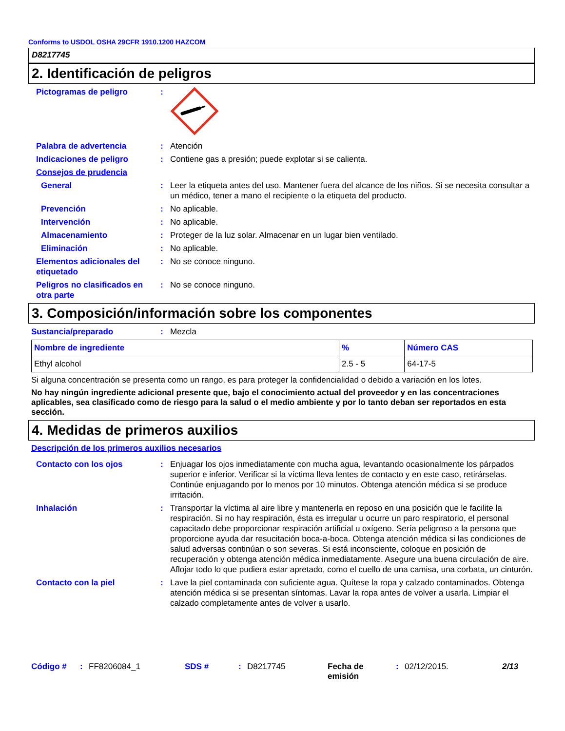Conforms to USDOL OSHA 29CFR 1910.1200 HAZCOM
D8217745
2. Identificación de peligros
Pictogramas de peligro :
Palabra de advertencia : Atención
Indicaciones de peligro : Contiene gas a presión; puede explotar si se calienta.
Consejos de prudencia
General : Leer la etiqueta antes del uso. Mantener fuera del alcance de los niños. Si se necesita consultar a un médico, tener a mano el recipiente o la etiqueta del producto.
Prevención : No aplicable.
Intervención : No aplicable.
Almacenamiento : Proteger de la luz solar. Almacenar en un lugar bien ventilado.
Eliminación : No aplicable.
Elementos adicionales del etiquetado
: No se conoce ninguno.
Peligros no clasificados en otra parte
: No se conoce ninguno.
3. Composición/información sobre los componentes
Sustancia/preparado : Mezcla
| Nombre de ingrediente | % | Número CAS |
| --- | --- | --- |
| Ethyl alcohol | 2.5 - 5 | 64-17-5 |
Si alguna concentración se presenta como un rango, es para proteger la confidencialidad o debido a variación en los lotes.
No hay ningún ingrediente adicional presente que, bajo el conocimiento actual del proveedor y en las concentraciones aplicables, sea clasificado como de riesgo para la salud o el medio ambiente y por lo tanto deban ser reportados en esta sección.
4. Medidas de primeros auxilios
Descripción de los primeros auxilios necesarios
Contacto con los ojos : Enjuagar los ojos inmediatamente con mucha agua, levantando ocasionalmente los párpados superior e inferior. Verificar si la víctima lleva lentes de contacto y en este caso, retirárselas. Continúe enjuagando por lo menos por 10 minutos. Obtenga atención médica si se produce irritación.
Inhalación : Transportar la víctima al aire libre y mantenerla en reposo en una posición que le facilite la respiración. Si no hay respiración, ésta es irregular u ocurre un paro respiratorio, el personal capacitado debe proporcionar respiración artificial u oxígeno. Sería peligroso a la persona que proporcione ayuda dar resucitación boca-a-boca. Obtenga atención médica si las condiciones de salud adversas continúan o son severas. Si está inconsciente, coloque en posición de recuperación y obtenga atención médica inmediatamente. Asegure una buena circulación de aire. Aflojar todo lo que pudiera estar apretado, como el cuello de una camisa, una corbata, un cinturón.
Contacto con la piel : Lave la piel contaminada con suficiente agua. Quítese la ropa y calzado contaminados. Obtenga atención médica si se presentan síntomas. Lavar la ropa antes de volver a usarla. Limpiar el calzado completamente antes de volver a usarlo.
Código # : FF8206084_1 SDS # : D8217745 Fecha de emisión
: 02/12/2015. 2/13